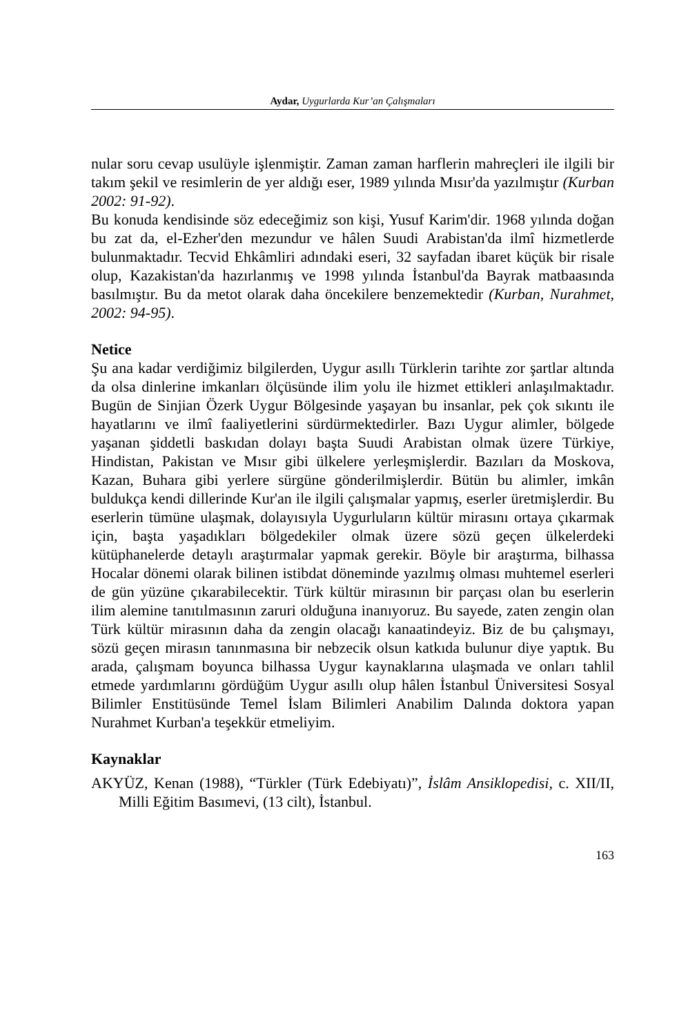Aydar, Uygurlarda Kur’an Çalışmaları
nular soru cevap usulüyle işlenmiştir. Zaman zaman harflerin mahreçleri ile ilgili bir takım şekil ve resimlerin de yer aldığı eser, 1989 yılında Mısır'da yazılmıştır (Kurban 2002: 91-92).
Bu konuda kendisinde söz edeceğimiz son kişi, Yusuf Karim'dir. 1968 yılında doğan bu zat da, el-Ezher'den mezundur ve hâlen Suudi Arabistan'da ilmî hizmetlerde bulunmaktadır. Tecvid Ehkâmliri adındaki eseri, 32 sayfadan ibaret küçük bir risale olup, Kazakistan'da hazırlanmış ve 1998 yılında İstanbul'da Bayrak matbaasında basılmıştır. Bu da metot olarak daha öncekilere benzemektedir (Kurban, Nurahmet, 2002: 94-95).
Netice
Şu ana kadar verdiğimiz bilgilerden, Uygur asıllı Türklerin tarihte zor şartlar altında da olsa dinlerine imkanları ölçüsünde ilim yolu ile hizmet ettikleri anlaşılmaktadır. Bugün de Sinjian Özerk Uygur Bölgesinde yaşayan bu insanlar, pek çok sıkıntı ile hayatlarını ve ilmî faaliyetlerini sürdürmektedirler. Bazı Uygur alimler, bölgede yaşanan şiddetli baskıdan dolayı başta Suudi Arabistan olmak üzere Türkiye, Hindistan, Pakistan ve Mısır gibi ülkelere yerleşmişlerdir. Bazıları da Moskova, Kazan, Buhara gibi yerlere sürgüne gönderilmişlerdir. Bütün bu alimler, imkân buldukça kendi dillerinde Kur'an ile ilgili çalışmalar yapmış, eserler üretmişlerdir. Bu eserlerin tümüne ulaşmak, dolayısıyla Uygurluların kültür mirasını ortaya çıkarmak için, başta yaşadıkları bölgedekiler olmak üzere sözü geçen ülkelerdeki kütüphanelerde detaylı araştırmalar yapmak gerekir. Böyle bir araştırma, bilhassa Hocalar dönemi olarak bilinen istibdat döneminde yazılmış olması muhtemel eserleri de gün yüzüne çıkarabilecektir. Türk kültür mirasının bir parçası olan bu eserlerin ilim alemine tanıtılmasının zaruri olduğuna inanıyoruz. Bu sayede, zaten zengin olan Türk kültür mirasının daha da zengin olacağı kanaatindeyiz. Biz de bu çalışmayı, sözü geçen mirasın tanınmasına bir nebzecik olsun katkıda bulunur diye yaptık. Bu arada, çalışmam boyunca bilhassa Uygur kaynaklarına ulaşmada ve onları tahlil etmede yardımlarını gördüğüm Uygur asıllı olup hâlen İstanbul Üniversitesi Sosyal Bilimler Enstitüsünde Temel İslam Bilimleri Anabilim Dalında doktora yapan Nurahmet Kurban'a teşekkür etmeliyim.
Kaynaklar
AKYÜZ, Kenan (1988), “Türkler (Türk Edebiyatı)”, İslâm Ansiklopedisi, c. XII/II, Milli Eğitim Basımevi, (13 cilt), İstanbul.
163